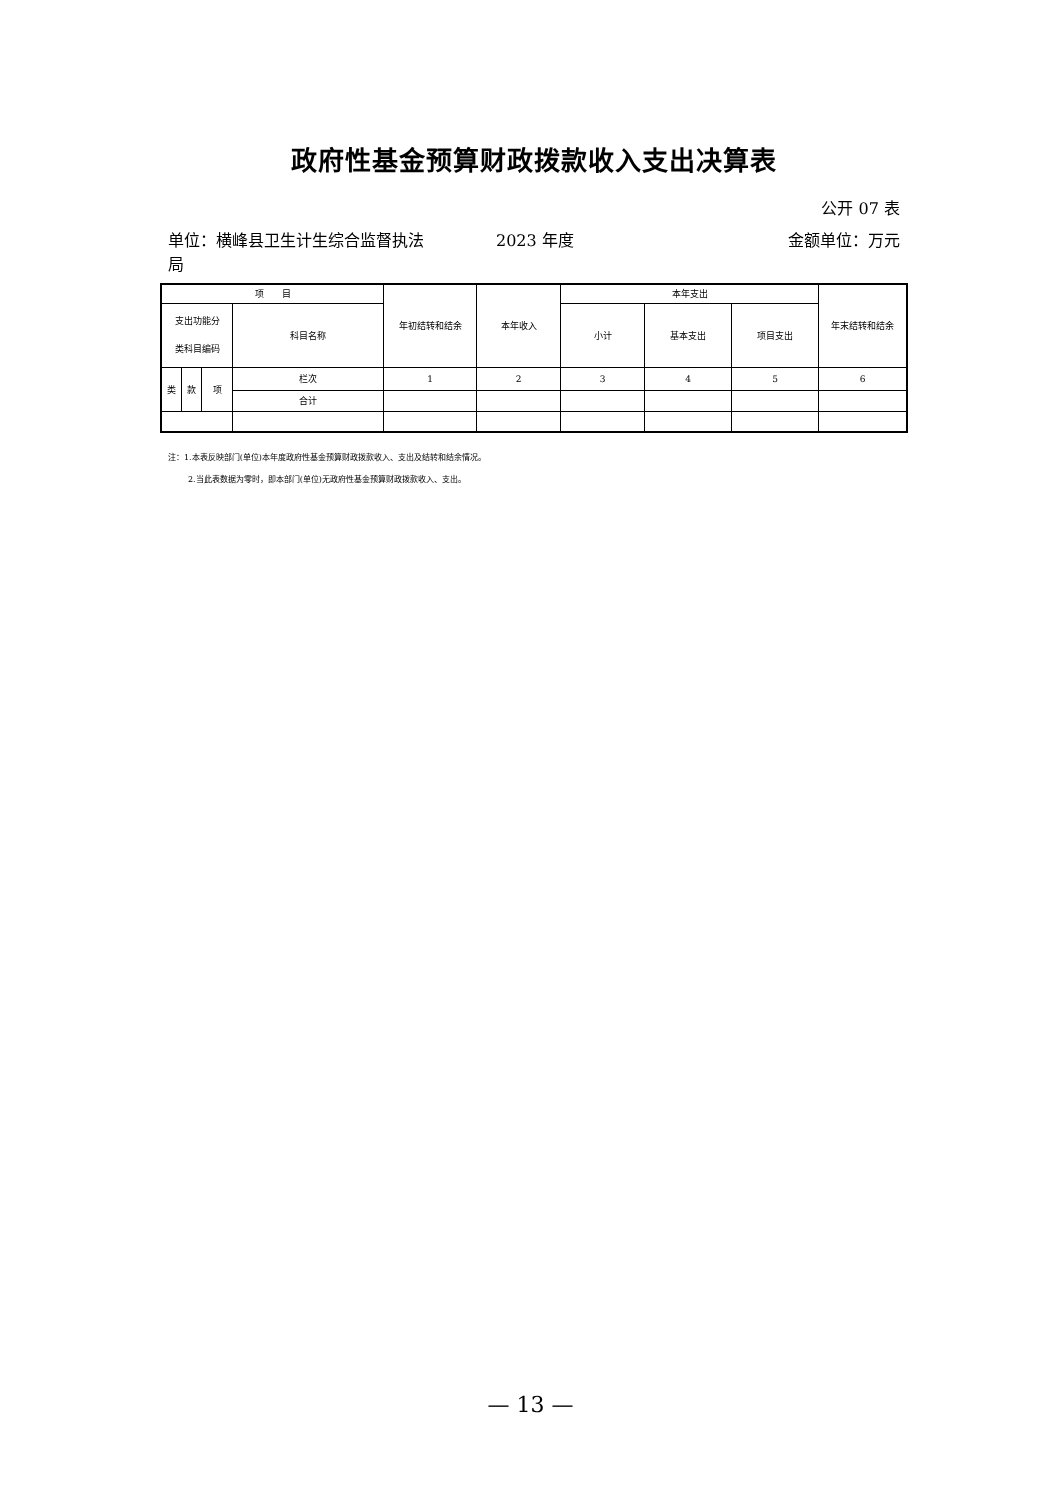政府性基金预算财政拨款收入支出决算表
公开 07 表
单位：横峰县卫生计生综合监督执法局
2023 年度 金额单位：万元
| 项 目 | | | | 年初结转和结余 | 本年收入 | 本年支出 | | | 年末结转和结余 |
| --- | --- | --- | --- | --- | --- | --- | --- | --- | --- |
| 支出功能分 类科目编码 | | | 科目名称 | | | 小计 | 基本支出 | 项目支出 | |
| 类 | 款 | 项 | 栏次 | 1 | 2 | 3 | 4 | 5 | 6 |
| | | | 合计 | | | | | | |
注：1.本表反映部门(单位)本年度政府性基金预算财政拨款收入、支出及结转和结余情况。
2.当此表数据为零时，即本部门(单位)无政府性基金预算财政拨款收入、支出。
— 13 —